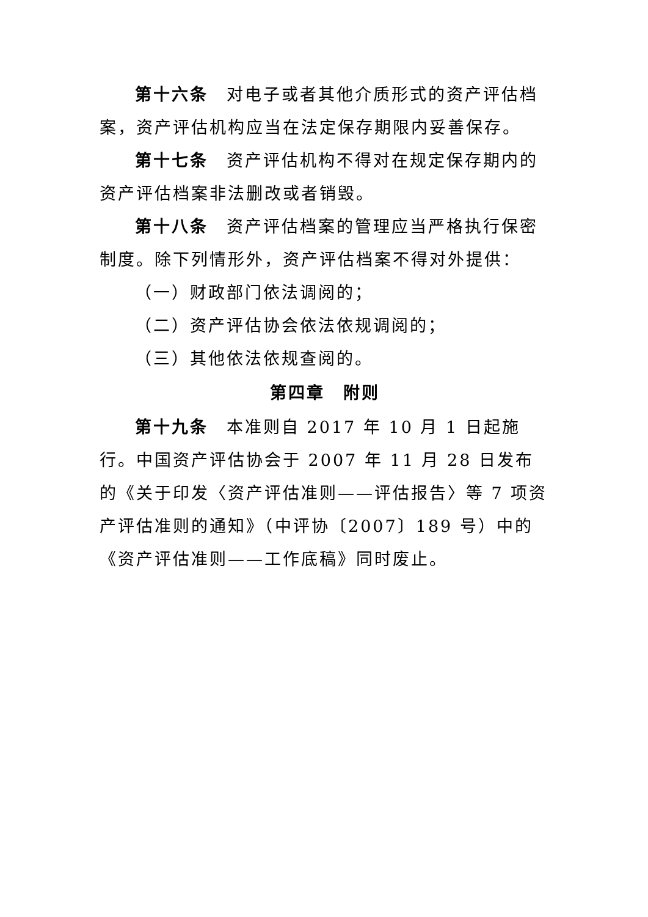第十六条　对电子或者其他介质形式的资产评估档案，资产评估机构应当在法定保存期限内妥善保存。
第十七条　资产评估机构不得对在规定保存期内的资产评估档案非法删改或者销毁。
第十八条　资产评估档案的管理应当严格执行保密制度。除下列情形外，资产评估档案不得对外提供：
（一）财政部门依法调阅的；
（二）资产评估协会依法依规调阅的；
（三）其他依法依规查阅的。
第四章　附则
第十九条　本准则自 2017 年 10 月 1 日起施行。中国资产评估协会于 2007 年 11 月 28 日发布的《关于印发〈资产评估准则——评估报告〉等 7 项资产评估准则的通知》（中评协〔2007〕189 号）中的《资产评估准则——工作底稿》同时废止。